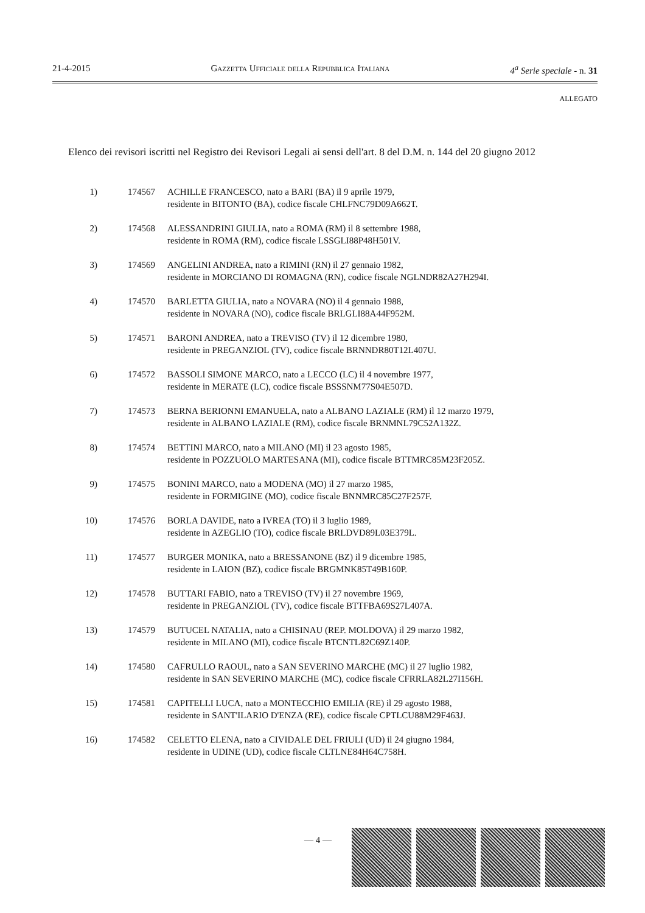21-4-2015 Gazzetta Ufficiale della Repubblica Italiana 4<sup>a</sup> Serie speciale - n. 31
ALLEGATO
Elenco dei revisori iscritti nel Registro dei Revisori Legali ai sensi dell'art. 8 del D.M. n. 144 del 20 giugno 2012
1) 174567 ACHILLE FRANCESCO, nato a BARI (BA) il 9 aprile 1979,
residente in BITONTO (BA), codice fiscale CHLFNC79D09A662T.
2) 174568 ALESSANDRINI GIULIA, nato a ROMA (RM) il 8 settembre 1988,
residente in ROMA (RM), codice fiscale LSSGLI88P48H501V.
3) 174569 ANGELINI ANDREA, nato a RIMINI (RN) il 27 gennaio 1982,
residente in MORCIANO DI ROMAGNA (RN), codice fiscale NGLNDR82A27H294I.
4) 174570 BARLETTA GIULIA, nato a NOVARA (NO) il 4 gennaio 1988,
residente in NOVARA (NO), codice fiscale BRLGLI88A44F952M.
5) 174571 BARONI ANDREA, nato a TREVISO (TV) il 12 dicembre 1980,
residente in PREGANZIOL (TV), codice fiscale BRNNDR80T12L407U.
6) 174572 BASSOLI SIMONE MARCO, nato a LECCO (LC) il 4 novembre 1977,
residente in MERATE (LC), codice fiscale BSSSNM77S04E507D.
7) 174573 BERNA BERIONNI EMANUELA, nato a ALBANO LAZIALE (RM) il 12 marzo 1979,
residente in ALBANO LAZIALE (RM), codice fiscale BRNMNL79C52A132Z.
8) 174574 BETTINI MARCO, nato a MILANO (MI) il 23 agosto 1985,
residente in POZZUOLO MARTESANA (MI), codice fiscale BTTMRC85M23F205Z.
9) 174575 BONINI MARCO, nato a MODENA (MO) il 27 marzo 1985,
residente in FORMIGINE (MO), codice fiscale BNNMRC85C27F257F.
10) 174576 BORLA DAVIDE, nato a IVREA (TO) il 3 luglio 1989,
residente in AZEGLIO (TO), codice fiscale BRLDVD89L03E379L.
11) 174577 BURGER MONIKA, nato a BRESSANONE (BZ) il 9 dicembre 1985,
residente in LAION (BZ), codice fiscale BRGMNK85T49B160P.
12) 174578 BUTTARI FABIO, nato a TREVISO (TV) il 27 novembre 1969,
residente in PREGANZIOL (TV), codice fiscale BTTFBA69S27L407A.
13) 174579 BUTUCEL NATALIA, nato a CHISINAU (REP. MOLDOVA) il 29 marzo 1982,
residente in MILANO (MI), codice fiscale BTCNTL82C69Z140P.
14) 174580 CAFRULLO RAOUL, nato a SAN SEVERINO MARCHE (MC) il 27 luglio 1982,
residente in SAN SEVERINO MARCHE (MC), codice fiscale CFRRLA82L27I156H.
15) 174581 CAPITELLI LUCA, nato a MONTECCHIO EMILIA (RE) il 29 agosto 1988,
residente in SANT'ILARIO D'ENZA (RE), codice fiscale CPTLCU88M29F463J.
16) 174582 CELETTO ELENA, nato a CIVIDALE DEL FRIULI (UD) il 24 giugno 1984,
residente in UDINE (UD), codice fiscale CLTLNE84H64C758H.
— 4 —